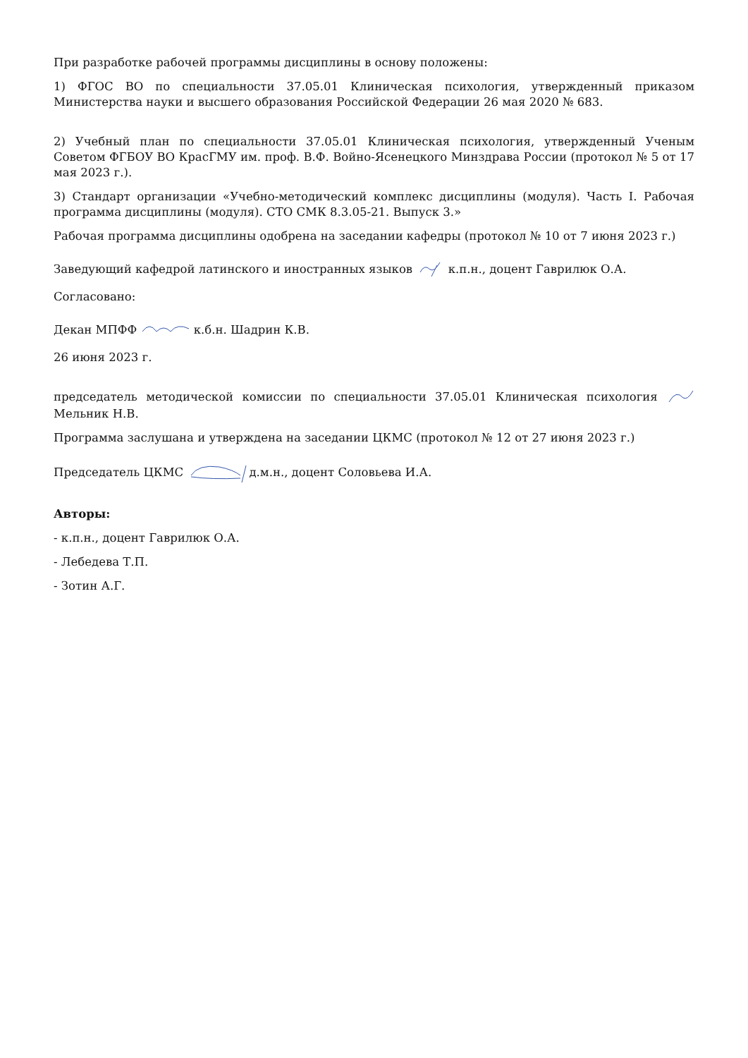При разработке рабочей программы дисциплины в основу положены:
1) ФГОС ВО по специальности 37.05.01 Клиническая психология, утвержденный приказом Министерства науки и высшего образования Российской Федерации 26 мая 2020 № 683.
2) Учебный план по специальности 37.05.01 Клиническая психология, утвержденный Ученым Советом ФГБОУ ВО КрасГМУ им. проф. В.Ф. Войно-Ясенецкого Минздрава России (протокол № 5 от 17 мая 2023 г.).
3) Стандарт организации «Учебно-методический комплекс дисциплины (модуля). Часть I. Рабочая программа дисциплины (модуля). СТО СМК 8.3.05-21. Выпуск 3.»
Рабочая программа дисциплины одобрена на заседании кафедры (протокол № 10 от 7 июня 2023 г.)
Заведующий кафедрой латинского и иностранных языков к.п.н., доцент Гаврилюк О.А.
Согласовано:
Декан МПФФ к.б.н. Шадрин К.В.
26 июня 2023 г.
председатель методической комиссии по специальности 37.05.01 Клиническая психология Мельник Н.В.
Программа заслушана и утверждена на заседании ЦКМС (протокол № 12 от 27 июня 2023 г.)
Председатель ЦКМС д.м.н., доцент Соловьева И.А.
Авторы:
- к.п.н., доцент Гаврилюк О.А.
- Лебедева Т.П.
- Зотин А.Г.